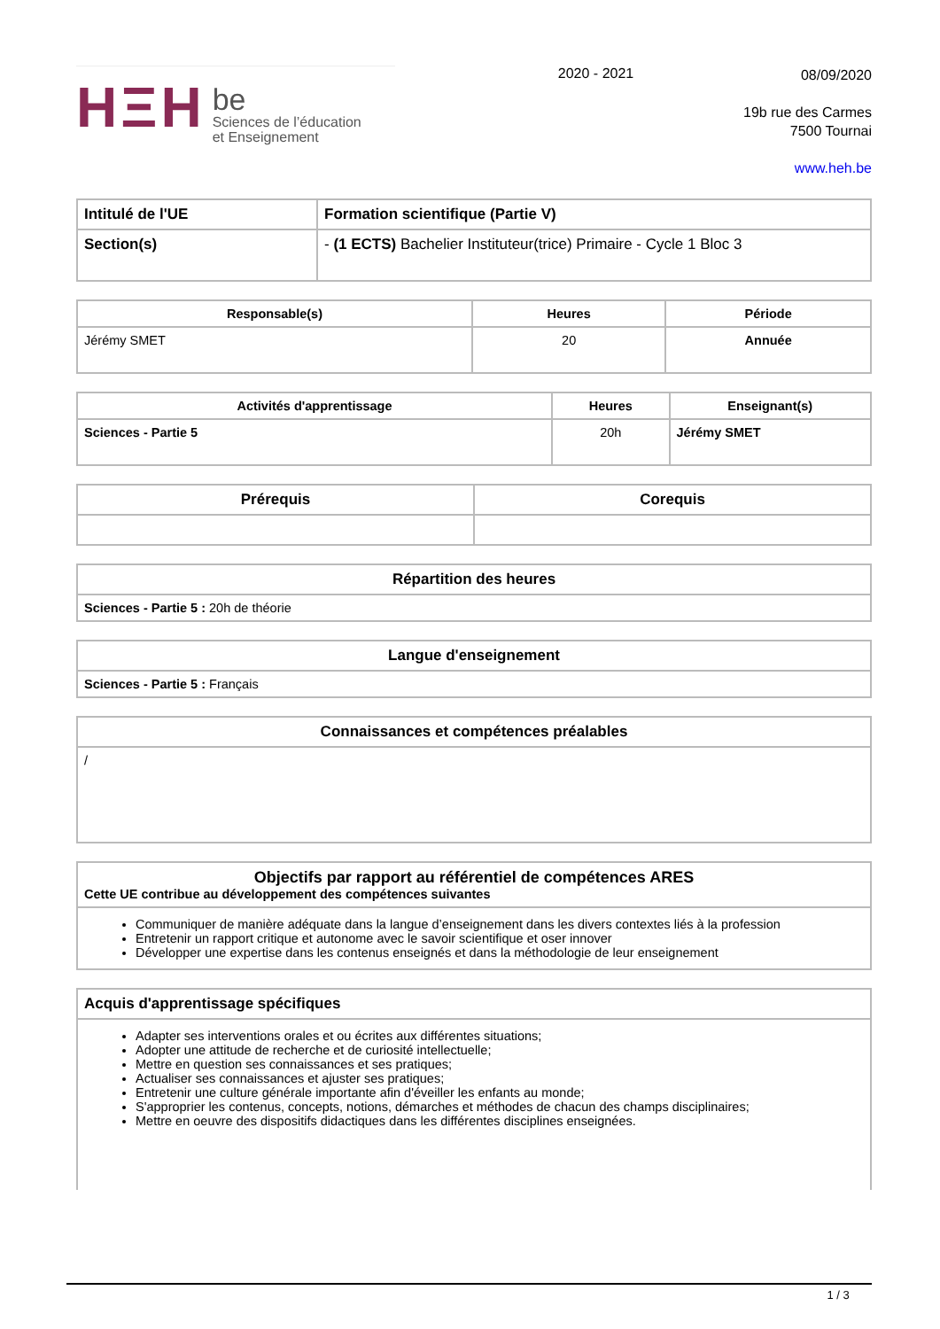HΞH
be
Sciences de l’éducation
et Enseignement
2020 - 2021
08/09/2020
19b rue des Carmes
7500 Tournai
www.heh.be
| Intitulé de l'UE | Formation scientifique (Partie V) |
| --- | --- |
| Section(s) | - (1 ECTS) Bachelier Instituteur(trice) Primaire - Cycle 1 Bloc 3 |
| Responsable(s) | Heures | Période |
| --- | --- | --- |
| Jérémy SMET | 20 | Annuée |
| Activités d'apprentissage | Heures | Enseignant(s) |
| --- | --- | --- |
| Sciences - Partie 5 | 20h | Jérémy SMET |
| Prérequis | Corequis |
| --- | --- |
| Répartition des heures |
| --- |
| Sciences - Partie 5 : 20h de théorie |
| Langue d'enseignement |
| --- |
| Sciences - Partie 5 : Français |
| Connaissances et compétences préalables |
| --- |
| / |
| Objectifs par rapport au référentiel de compétences ARES Cette UE contribue au développement des compétences suivantes |
| --- |
| Communiquer de manière adéquate dans la langue d’enseignement dans les divers contextes liés à la profession Entretenir un rapport critique et autonome avec le savoir scientifique et oser innover Développer une expertise dans les contenus enseignés et dans la méthodologie de leur enseignement |
| Acquis d'apprentissage spécifiques |
| --- |
| Adapter ses interventions orales et ou écrites aux différentes situations; Adopter une attitude de recherche et de curiosité intellectuelle; Mettre en question ses connaissances et ses pratiques; Actualiser ses connaissances et ajuster ses pratiques; Entretenir une culture générale importante afin d'éveiller les enfants au monde; S'approprier les contenus, concepts, notions, démarches et méthodes de chacun des champs disciplinaires; Mettre en oeuvre des dispositifs didactiques dans les différentes disciplines enseignées. |
1 / 3